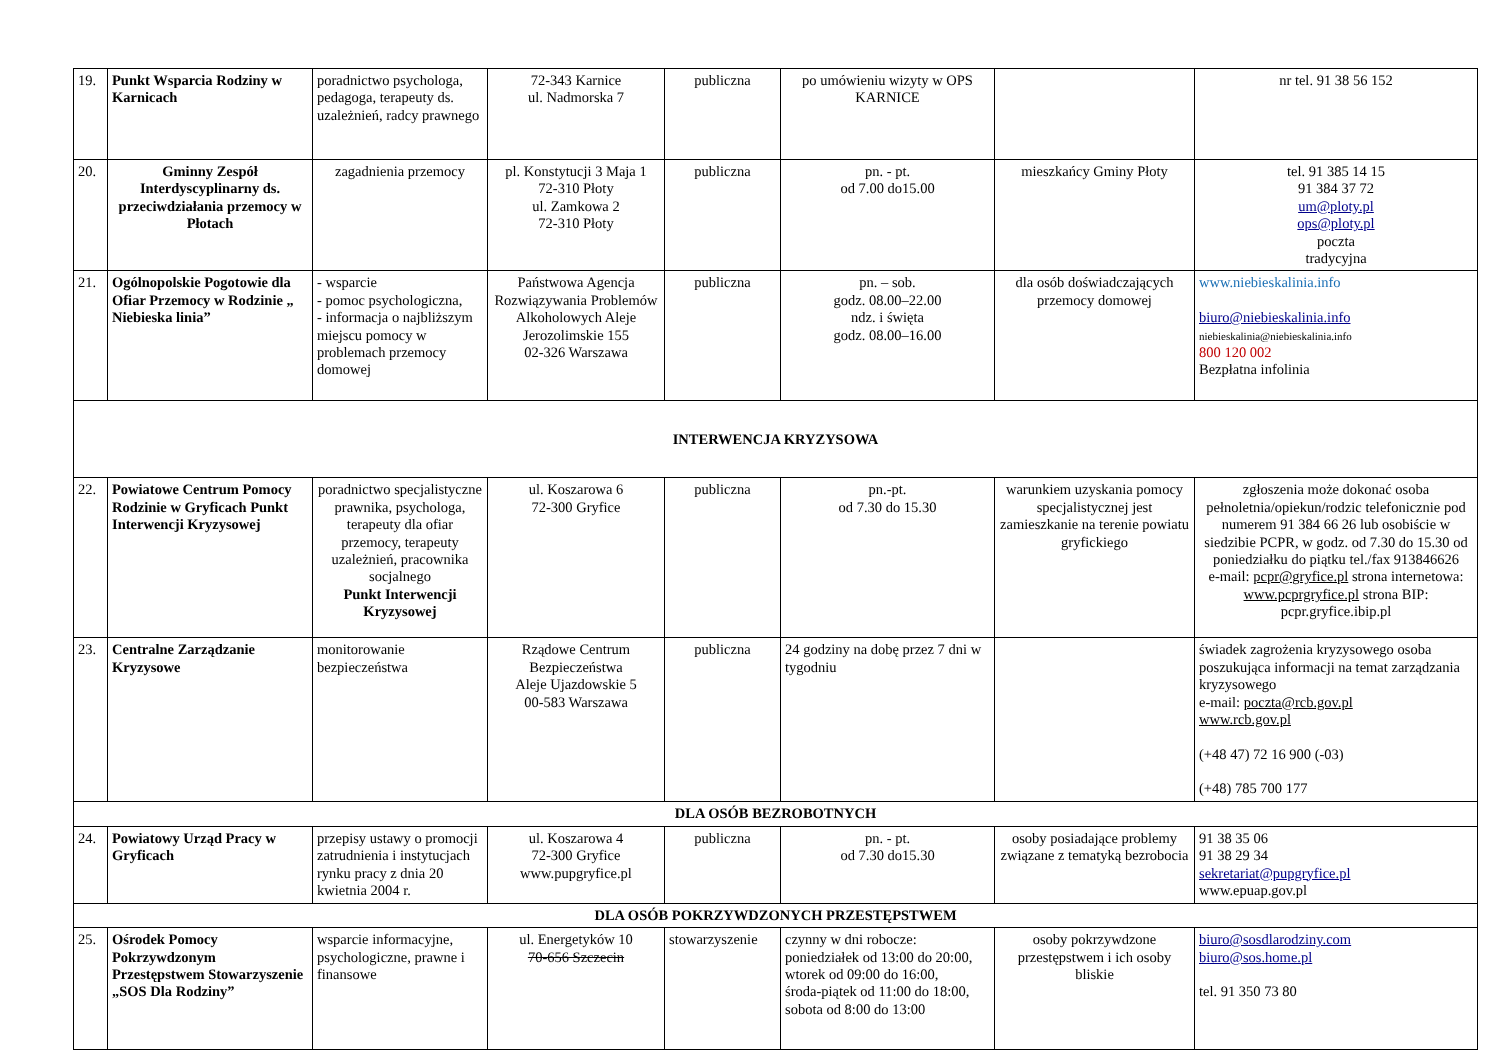| 19. | Punkt Wsparcia Rodziny w Karnicach | poradnictwo psychologa, pedagoga, terapeuty ds. uzależnień, radcy prawnego | 72-343 Karnice ul. Nadmorska 7 | publiczna | po umówieniu wizyty w OPS KARNICE | | nr tel. 91 38 56 152 |
| 20. | Gminny Zespół Interdyscyplinarny ds. przeciwdziałania przemocy w Płotach | zagadnienia przemocy | pl. Konstytucji 3 Maja 1 72-310 Płoty ul. Zamkowa 2 72-310 Płoty | publiczna | pn. - pt. od 7.00 do15.00 | mieszkańcy Gminy Płoty | tel. 91 385 14 15 91 384 37 72 um@ploty.pl ops@ploty.pl poczta tradycyjna |
| 21. | Ogólnopolskie Pogotowie dla Ofiar Przemocy w Rodzinie „ Niebieska linia” | - wsparcie - pomoc psychologiczna, - informacja o najbliższym miejscu pomocy w problemach przemocy domowej | Państwowa Agencja Rozwiązywania Problemów Alkoholowych Aleje Jerozolimskie 155 02-326 Warszawa | publiczna | pn. – sob. godz. 08.00–22.00 ndz. i święta godz. 08.00–16.00 | dla osób doświadczających przemocy domowej | www.niebieskalinia.info biuro@niebieskalinia.info niebieskalinia@niebieskalinia.info 800 120 002 Bezpłatna infolinia |
| INTERWENCJA KRYZYSOWA | | | | | | | |
| 22. | Powiatowe Centrum Pomocy Rodzinie w Gryficach Punkt Interwencji Kryzysowej | poradnictwo specjalistyczne prawnika, psychologa, terapeuty dla ofiar przemocy, terapeuty uzależnień, pracownika socjalnego Punkt Interwencji Kryzysowej | ul. Koszarowa 6 72-300 Gryfice | publiczna | pn.-pt. od 7.30 do 15.30 | warunkiem uzyskania pomocy specjalistycznej jest zamieszkanie na terenie powiatu gryfickiego | zgłoszenia może dokonać osoba pełnoletnia/opiekun/rodzic telefonicznie pod numerem 91 384 66 26 lub osobiście w siedzibie PCPR, w godz. od 7.30 do 15.30 od poniedziałku do piątku tel./fax 913846626 e-mail: pcpr@gryfice.pl strona internetowa: www.pcprgryfice.pl strona BIP: pcpr.gryfice.ibip.pl |
| 23. | Centralne Zarządzanie Kryzysowe | monitorowanie bezpieczeństwa | Rządowe Centrum Bezpieczeństwa Aleje Ujazdowskie 5 00-583 Warszawa | publiczna | 24 godziny na dobę przez 7 dni w tygodniu | | świadek zagrożenia kryzysowego osoba poszukująca informacji na temat zarządzania kryzysowego e-mail: poczta@rcb.gov.pl www.rcb.gov.pl (+48 47) 72 16 900 (-03) (+48) 785 700 177 |
| DLA OSÓB BEZROBOTNYCH | | | | | | | |
| 24. | Powiatowy Urząd Pracy w Gryficach | przepisy ustawy o promocji zatrudnienia i instytucjach rynku pracy z dnia 20 kwietnia 2004 r. | ul. Koszarowa 4 72-300 Gryfice www.pupgryfice.pl | publiczna | pn. - pt. od 7.30 do15.30 | osoby posiadające problemy związane z tematyką bezrobocia | 91 38 35 06 91 38 29 34 sekretariat@pupgryfice.pl www.epuap.gov.pl |
| DLA OSÓB POKRZYWDZONYCH PRZESTĘPSTWEM | | | | | | | |
| 25. | Ośrodek Pomocy Pokrzywdzonym Przestępstwem Stowarzyszenie „SOS Dla Rodziny” | wsparcie informacyjne, psychologiczne, prawne i finansowe | ul. Energetyków 10 70-656 Szczecin | stowarzyszenie | czynny w dni robocze: poniedziałek od 13:00 do 20:00, wtorek od 09:00 do 16:00, środa-piątek od 11:00 do 18:00, sobota od 8:00 do 13:00 | osoby pokrzywdzone przestępstwem i ich osoby bliskie | biuro@sosdlarodziny.com biuro@sos.home.pl tel. 91 350 73 80 |